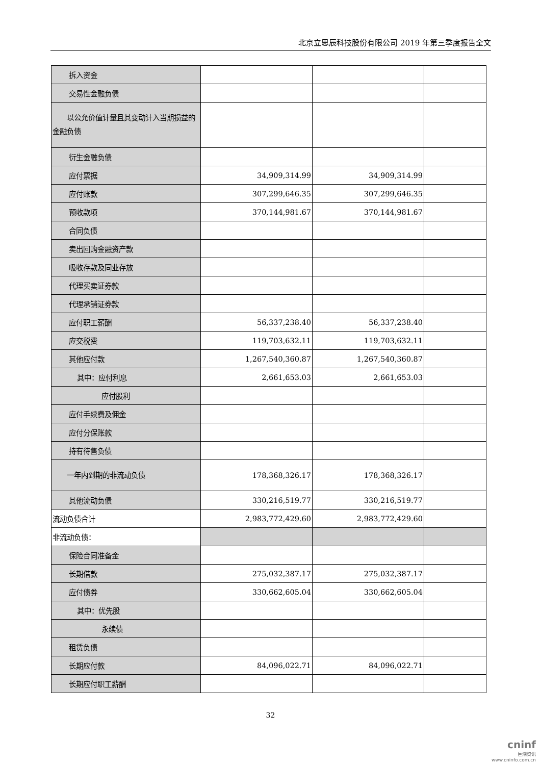北京立思辰科技股份有限公司 2019 年第三季度报告全文
| 拆入资金 | | | |
| 交易性金融负债 | | | |
| 以公允价值计量且其变动计入当期损益的金融负债 | | | |
| 衍生金融负债 | | | |
| 应付票据 | 34,909,314.99 | 34,909,314.99 | |
| 应付账款 | 307,299,646.35 | 307,299,646.35 | |
| 预收款项 | 370,144,981.67 | 370,144,981.67 | |
| 合同负债 | | | |
| 卖出回购金融资产款 | | | |
| 吸收存款及同业存放 | | | |
| 代理买卖证券款 | | | |
| 代理承销证券款 | | | |
| 应付职工薪酬 | 56,337,238.40 | 56,337,238.40 | |
| 应交税费 | 119,703,632.11 | 119,703,632.11 | |
| 其他应付款 | 1,267,540,360.87 | 1,267,540,360.87 | |
| 其中：应付利息 | 2,661,653.03 | 2,661,653.03 | |
| 应付股利 | | | |
| 应付手续费及佣金 | | | |
| 应付分保账款 | | | |
| 持有待售负债 | | | |
| 一年内到期的非流动负债 | 178,368,326.17 | 178,368,326.17 | |
| 其他流动负债 | 330,216,519.77 | 330,216,519.77 | |
| 流动负债合计 | 2,983,772,429.60 | 2,983,772,429.60 | |
| 非流动负债： | | | |
| 保险合同准备金 | | | |
| 长期借款 | 275,032,387.17 | 275,032,387.17 | |
| 应付债券 | 330,662,605.04 | 330,662,605.04 | |
| 其中：优先股 | | | |
| 永续债 | | | |
| 租赁负债 | | | |
| 长期应付款 | 84,096,022.71 | 84,096,022.71 | |
| 长期应付职工薪酬 | | | |
32
cninf
巨潮资讯
www.cninfo.com.cn